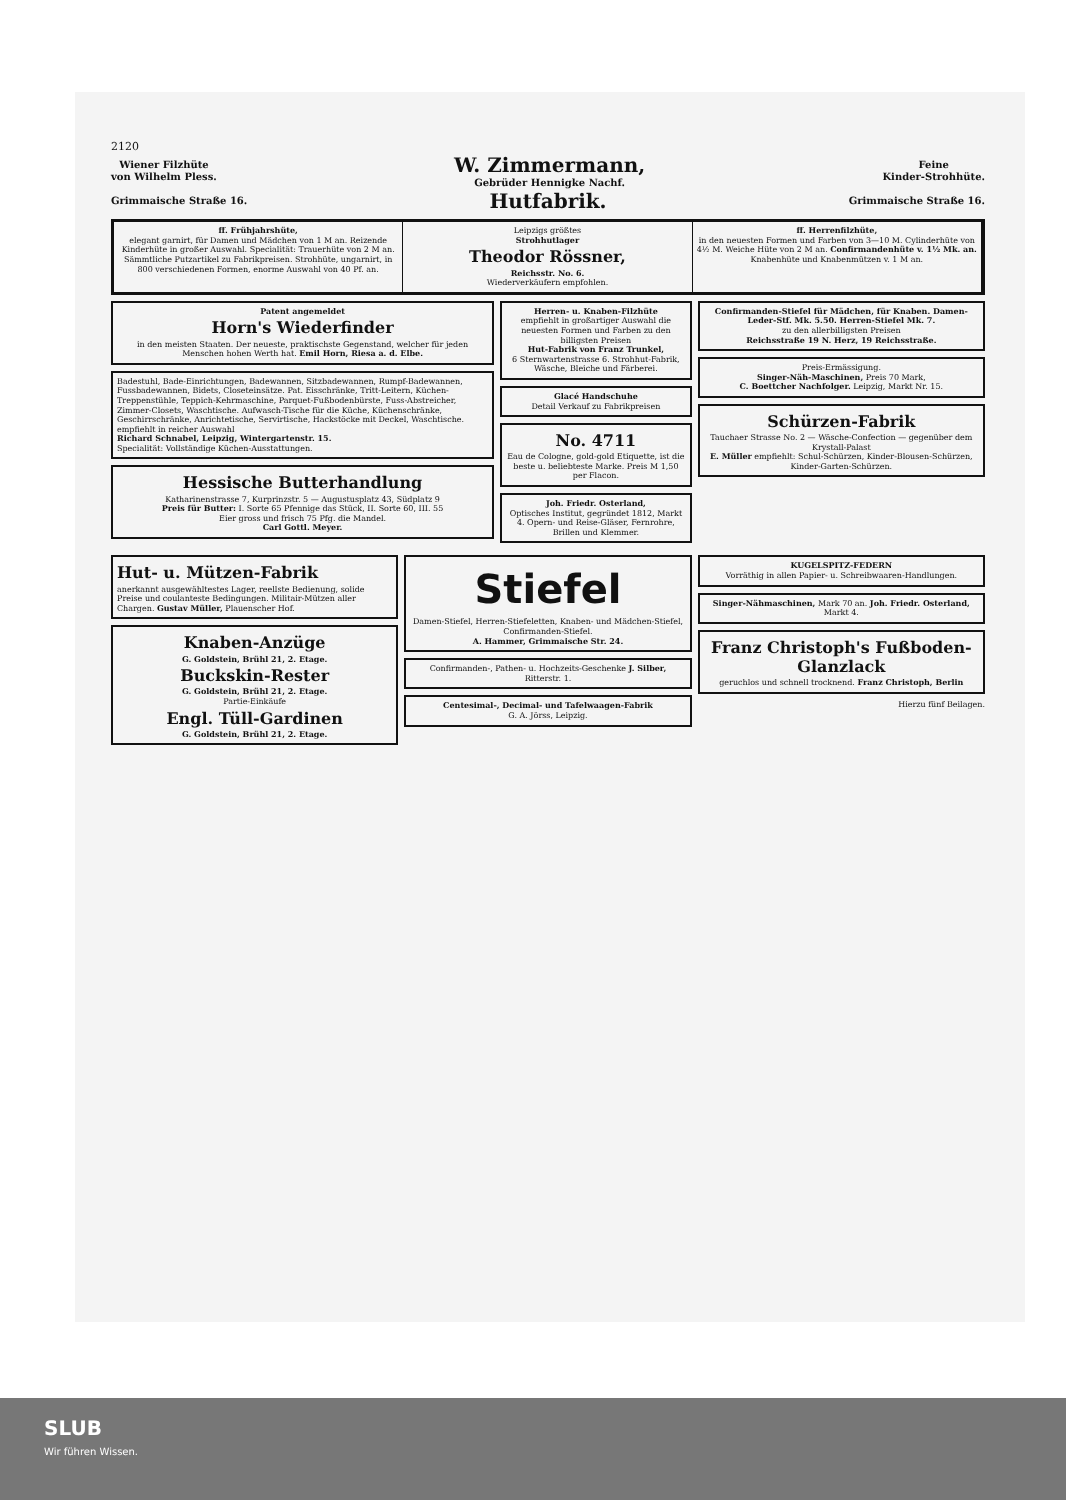2120
Wiener Filzhüte
von Wilhelm Pless.
W. Zimmermann,
Gebrüder Hennigke Nachf.
Feine
Kinder-Strohhüte.
Grimmaische Straße 16.
Hutfabrik.
Grimmaische Straße 16.
ff. Frühjahrshüte,
elegant garnirt, für Damen und Mädchen von 1 M an. Reizende Kinderhüte in großer Auswahl. Specialität: Trauerhüte von 2 M an. Sämmtliche Putzartikel zu Fabrikpreisen. Strohhüte, ungarnirt, in 800 verschiedenen Formen, enorme Auswahl von 40 Pf. an.
Leipzigs größtes
Strohhutlager
Theodor Rössner,
Reichsstr. No. 6.
Wiederverkäufern empfohlen.
ff. Herrenfilzhüte,
in den neuesten Formen und Farben von 3—10 M. Cylinderhüte von 4½ M. Weiche Hüte von 2 M an. Confirmandenhüte v. 1½ Mk. an. Knabenhüte und Knabenmützen v. 1 M an.
Patent angemeldet
Horn's Wiederfinder
in den meisten Staaten. Der neueste, praktischste Gegenstand, welcher für jeden Menschen hohen Werth hat. Emil Horn, Riesa a. d. Elbe.
Badestuhl, Bade-Einrichtungen, Badewannen, Sitzbadewannen, Rumpf-Badewannen, Fussbadewannen, Bidets, Closeteinsätze. Pat. Eisschränke, Tritt-Leitern, Küchen-Treppenstühle, Teppich-Kehrmaschine, Parquet-Fußbodenbürste, Fuss-Abstreicher, Zimmer-Closets, Waschtische. Aufwasch-Tische für die Küche, Küchenschränke, Geschirrschränke, Anrichtetische, Servirtische, Hackstöcke mit Deckel, Waschtische.
empfiehlt in reicher Auswahl
Richard Schnabel, Leipzig, Wintergartenstr. 15.
Specialität: Vollständige Küchen-Ausstattungen.
Hessische Butterhandlung
Katharinenstrasse 7, Kurprinzstr. 5 — Augustusplatz 43, Südplatz 9
Preis für Butter: I. Sorte 65 Pfennige das Stück, II. Sorte 60, III. 55
Eier gross und frisch 75 Pfg. die Mandel.
Carl Gottl. Meyer.
Herren- u. Knaben-Filzhüte
empfiehlt in großartiger Auswahl die neuesten Formen und Farben zu den billigsten Preisen
Hut-Fabrik von Franz Trunkel,
6 Sternwartenstrasse 6. Strohhut-Fabrik, Wäsche, Bleiche und Färberei.
Glacé Handschuhe
Detail Verkauf zu Fabrikpreisen
No. 4711
Eau de Cologne, gold-gold Etiquette, ist die beste u. beliebteste Marke. Preis M 1,50 per Flacon.
Joh. Friedr. Osterland,
Optisches Institut, gegründet 1812, Markt 4. Opern- und Reise-Gläser, Fernrohre, Brillen und Klemmer.
Confirmanden-Stiefel für Mädchen, für Knaben. Damen-Leder-Stf. Mk. 5.50. Herren-Stiefel Mk. 7.
zu den allerbilligsten Preisen
Reichsstraße 19 N. Herz, 19 Reichsstraße.
Preis-Ermässigung.
Singer-Näh-Maschinen, Preis 70 Mark,
C. Boettcher Nachfolger. Leipzig, Markt Nr. 15.
Schürzen-Fabrik
Tauchaer Strasse No. 2 — Wäsche-Confection — gegenüber dem Krystall-Palast
E. Müller empfiehlt: Schul-Schürzen, Kinder-Blousen-Schürzen, Kinder-Garten-Schürzen.
Hut- u. Mützen-Fabrik
anerkannt ausgewähltestes Lager, reellste Bedienung, solide Preise und coulanteste Bedingungen. Militair-Mützen aller Chargen. Gustav Müller, Plauenscher Hof.
Knaben-Anzüge
G. Goldstein, Brühl 21, 2. Etage.
Buckskin-Rester
G. Goldstein, Brühl 21, 2. Etage.
Partie-Einkäufe
Engl. Tüll-Gardinen
G. Goldstein, Brühl 21, 2. Etage.
Stiefel
Damen-Stiefel, Herren-Stiefeletten, Knaben- und Mädchen-Stiefel, Confirmanden-Stiefel.
A. Hammer, Grimmaische Str. 24.
Confirmanden-, Pathen- u. Hochzeits-Geschenke J. Silber, Ritterstr. 1.
Centesimal-, Decimal- und Tafelwaagen-Fabrik
G. A. Jörss, Leipzig.
KUGELSPITZ-FEDERN
Vorräthig in allen Papier- u. Schreibwaaren-Handlungen.
Singer-Nähmaschinen, Mark 70 an. Joh. Friedr. Osterland, Markt 4.
Franz Christoph's Fußboden-Glanzlack
geruchlos und schnell trocknend. Franz Christoph, Berlin
Hierzu fünf Beilagen.
SLUB
Wir führen Wissen.